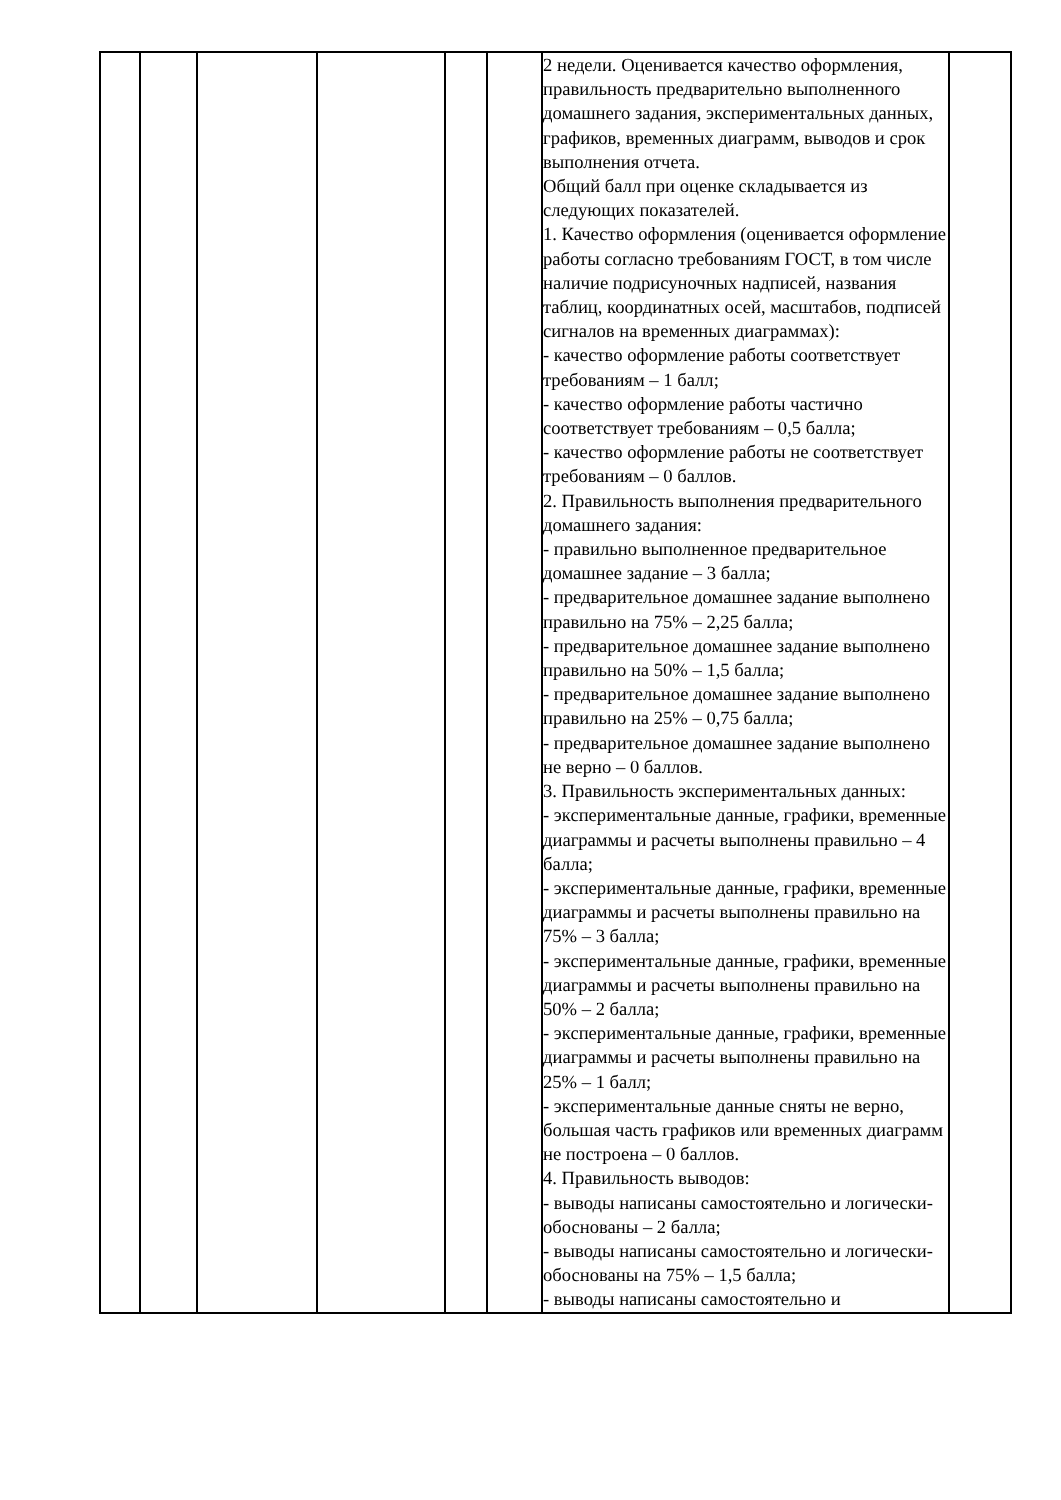| | | | | | | 2 недели. Оценивается качество оформления, правильность предварительно выполненного домашнего задания, экспериментальных данных, графиков, временных диаграмм, выводов и срок выполнения отчета. Общий балл при оценке складывается из следующих показателей. 1. Качество оформления (оценивается оформление работы согласно требованиям ГОСТ, в том числе наличие подрисуночных надписей, названия таблиц, координатных осей, масштабов, подписей сигналов на временных диаграммах): - качество оформление работы соответствует требованиям – 1 балл; - качество оформление работы частично соответствует требованиям – 0,5 балла; - качество оформление работы не соответствует требованиям – 0 баллов. 2. Правильность выполнения предварительного домашнего задания: - правильно выполненное предварительное домашнее задание – 3 балла; - предварительное домашнее задание выполнено правильно на 75% – 2,25 балла; - предварительное домашнее задание выполнено правильно на 50% – 1,5 балла; - предварительное домашнее задание выполнено правильно на 25% – 0,75 балла; - предварительное домашнее задание выполнено не верно – 0 баллов. 3. Правильность экспериментальных данных: - экспериментальные данные, графики, временные диаграммы и расчеты выполнены правильно – 4 балла; - экспериментальные данные, графики, временные диаграммы и расчеты выполнены правильно на 75% – 3 балла; - экспериментальные данные, графики, временные диаграммы и расчеты выполнены правильно на 50% – 2 балла; - экспериментальные данные, графики, временные диаграммы и расчеты выполнены правильно на 25% – 1 балл; - экспериментальные данные сняты не верно, большая часть графиков или временных диаграмм не построена – 0 баллов. 4. Правильность выводов: - выводы написаны самостоятельно и логически-обоснованы – 2 балла; - выводы написаны самостоятельно и логически-обоснованы на 75% – 1,5 балла; - выводы написаны самостоятельно и | |